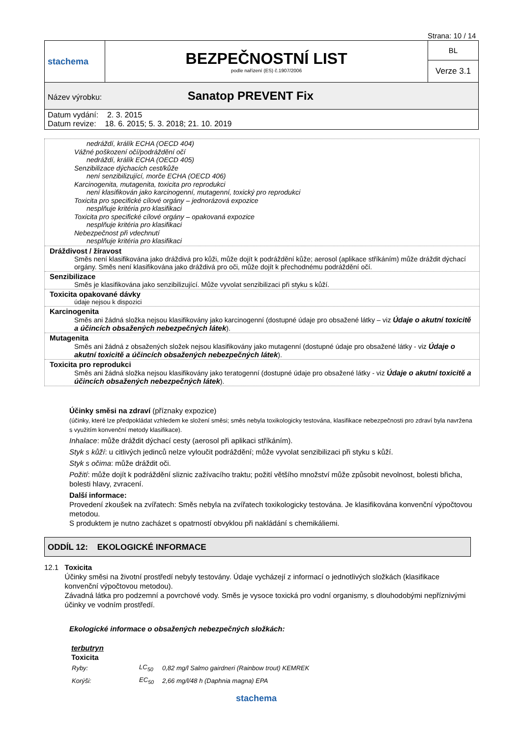Strana: 10 / 14
| stachema | BEZPEČNOSTNÍ LIST podle nařízení (ES) č.1907/2006 | BL |
| | | Verze 3.1 |
| Název výrobku: Sanatop PREVENT Fix | | |
| Datum vydání: 2. 3. 2015 Datum revize: 18. 6. 2015; 5. 3. 2018; 21. 10. 2019 | | |
nedráždí, králík ECHA (OECD 404)
Vážné poškození očí/podráždění očí
nedráždí, králík ECHA (OECD 405)
Senzibilizace dýchacích cest/kůže
není senzibilizující, morče ECHA (OECD 406)
Karcinogenita, mutagenita, toxicita pro reprodukci
není klasifikován jako karcinogenní, mutagenní, toxický pro reprodukci
Toxicita pro specifické cílové orgány – jednorázová expozice
nesplňuje kritéria pro klasifikaci
Toxicita pro specifické cílové orgány – opakovaná expozice
nesplňuje kritéria pro klasifikaci
Nebezpečnost při vdechnutí
nesplňuje kritéria pro klasifikaci
Dráždivost / žíravost
Směs není klasifikována jako dráždivá pro kůži, může dojít k podráždění kůže; aerosol (aplikace stříkáním) může dráždit dýchací orgány. Směs není klasifikována jako dráždivá pro oči, může dojít k přechodnému podráždění očí.
Senzibilizace
Směs je klasifikována jako senzibilizující. Může vyvolat senzibilizaci při styku s kůží.
Toxicita opakované dávky
údaje nejsou k dispozici
Karcinogenita
Směs ani žádná složka nejsou klasifikovány jako karcinogenní (dostupné údaje pro obsažené látky – viz Údaje o akutní toxicitě a účincích obsažených nebezpečných látek).
Mutagenita
Směs ani žádná z obsažených složek nejsou klasifikovány jako mutagenní (dostupné údaje pro obsažené látky - viz Údaje o akutní toxicitě a účincích obsažených nebezpečných látek).
Toxicita pro reprodukci
Směs ani žádná složka nejsou klasifikovány jako teratogenní (dostupné údaje pro obsažené látky - viz Údaje o akutní toxicitě a účincích obsažených nebezpečných látek).
Účinky směsi na zdraví (příznaky expozice)
(účinky, které lze předpokládat vzhledem ke složení směsi; směs nebyla toxikologicky testována, klasifikace nebezpečnosti pro zdraví byla navržena s využitím konvenční metody klasifikace).
Inhalace: může dráždit dýchací cesty (aerosol při aplikaci stříkáním).
Styk s kůží: u citlivých jedinců nelze vyloučit podráždění; může vyvolat senzibilizaci při styku s kůží.
Styk s očima: může dráždit oči.
Požití: může dojít k podráždění sliznic zažívacího traktu; požití většího množství může způsobit nevolnost, bolesti břicha, bolesti hlavy, zvracení.
Další informace:
Provedení zkoušek na zvířatech: Směs nebyla na zvířatech toxikologicky testována. Je klasifikována konvenční výpočtovou metodou.
S produktem je nutno zacházet s opatrností obvyklou při nakládání s chemikáliemi.
ODDÍL 12: EKOLOGICKÉ INFORMACE
12.1 Toxicita
Účinky směsi na životní prostředí nebyly testovány. Údaje vycházejí z informací o jednotlivých složkách (klasifikace konvenční výpočtovou metodou).
Závadná látka pro podzemní a povrchové vody. Směs je vysoce toxická pro vodní organismy, s dlouhodobými nepříznivými účinky ve vodním prostředí.
Ekologické informace o obsažených nebezpečných složkách:
terbutryn
Toxicita
| Ryby: | LC<sub>50</sub> | 0,82 mg/l Salmo gairdneri (Rainbow trout) KEMREK |
| Korýši: | EC<sub>50</sub> | 2,66 mg/l/48 h (Daphnia magna) EPA |
stachema